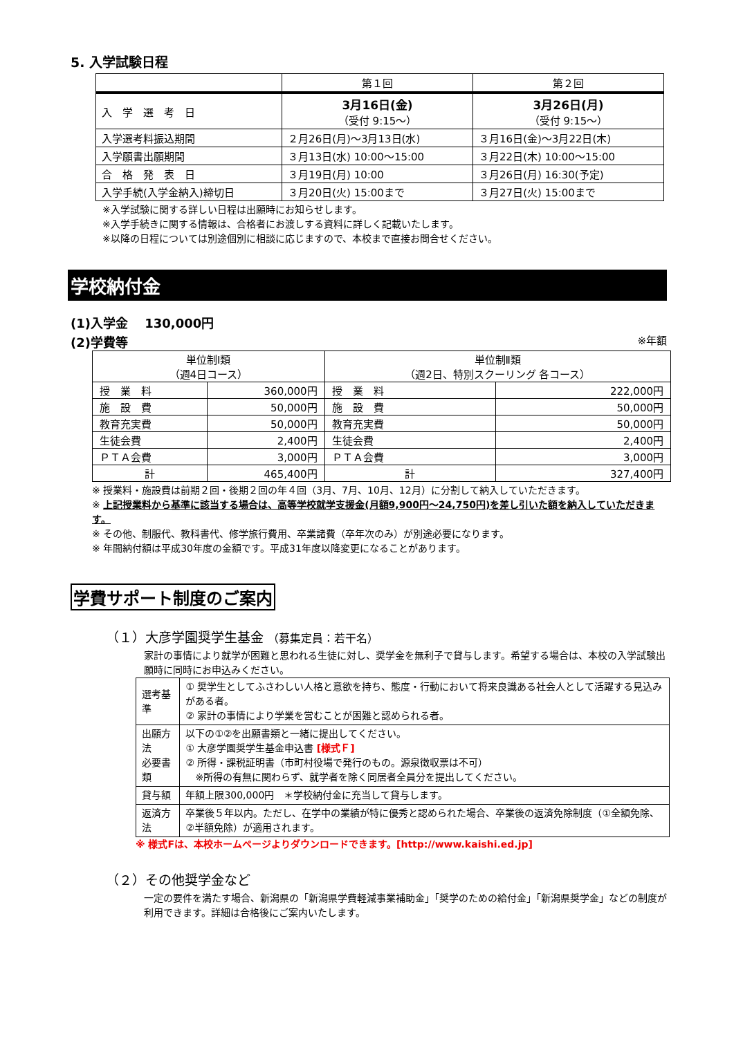5. 入学試験日程
| | 第１回 | 第２回 |
| --- | --- | --- |
| 入 学 選 考 日 | 3月16日(金) （受付 9:15～） | 3月26日(月) （受付 9:15～） |
| 入学選考料振込期間 | ２月26日(月)～3月13日(水) | ３月16日(金)～3月22日(木) |
| 入学願書出願期間 | ３月13日(水) 10:00～15:00 | ３月22日(木) 10:00～15:00 |
| 合 格 発 表 日 | ３月19日(月) 10:00 | ３月26日(月) 16:30(予定) |
| 入学手続(入学金納入)締切日 | ３月20日(火) 15:00まで | ３月27日(火) 15:00まで |
※入学試験に関する詳しい日程は出願時にお知らせします。
※入学手続きに関する情報は、合格者にお渡しする資料に詳しく記載いたします。
※以降の日程については別途個別に相談に応じますので、本校まで直接お問合せください。
学校納付金
(1)入学金　 130,000円
(2)学費等 ※年額
| 単位制Ⅰ類 （週4日コース） | | 単位制Ⅱ類 （週2日、特別スクーリング 各コース） | |
| 授 業 料 | 360,000円 | 授 業 料 | 222,000円 |
| 施 設 費 | 50,000円 | 施 設 費 | 50,000円 |
| 教育充実費 | 50,000円 | 教育充実費 | 50,000円 |
| 生徒会費 | 2,400円 | 生徒会費 | 2,400円 |
| ＰＴＡ会費 | 3,000円 | ＰＴＡ会費 | 3,000円 |
| 計 | 465,400円 | 計 | 327,400円 |
※ 授業料・施設費は前期２回・後期２回の年４回（3月、7月、10月、12月）に分割して納入していただきます。
※ 上記授業料から基準に該当する場合は、高等学校就学支援金(月額9,900円～24,750円)を差し引いた額を納入していただきます。
※ その他、制服代、教科書代、修学旅行費用、卒業諸費（卒年次のみ）が別途必要になります。
※ 年間納付額は平成30年度の金額です。平成31年度以降変更になることがあります。
学費サポート制度のご案内
（１）大彦学園奨学生基金 （募集定員：若干名）
家計の事情により就学が困難と思われる生徒に対し、奨学金を無利子で貸与します。希望する場合は、本校の入学試験出願時に同時にお申込みください。
| 選考基準 | ① 奨学生としてふさわしい人格と意欲を持ち、態度・行動において将来良識ある社会人として活躍する見込みがある者。 ② 家計の事情により学業を営むことが困難と認められる者。 |
| 出願方法 必要書類 | 以下の①②を出願書類と一緒に提出してください。 ① 大彦学園奨学生基金申込書 [様式Ｆ] ② 所得・課税証明書（市町村役場で発行のもの。源泉徴収票は不可） ※所得の有無に関わらず、就学者を除く同居者全員分を提出してください。 |
| 貸与額 | 年額上限300,000円 ＊学校納付金に充当して貸与します。 |
| 返済方法 | 卒業後５年以内。ただし、在学中の業績が特に優秀と認められた場合、卒業後の返済免除制度（①全額免除、②半額免除）が適用されます。 |
※ 様式Fは、本校ホームページよりダウンロードできます。[http://www.kaishi.ed.jp]
（２）その他奨学金など
一定の要件を満たす場合、新潟県の「新潟県学費軽減事業補助金」「奨学のための給付金」「新潟県奨学金」などの制度が利用できます。詳細は合格後にご案内いたします。